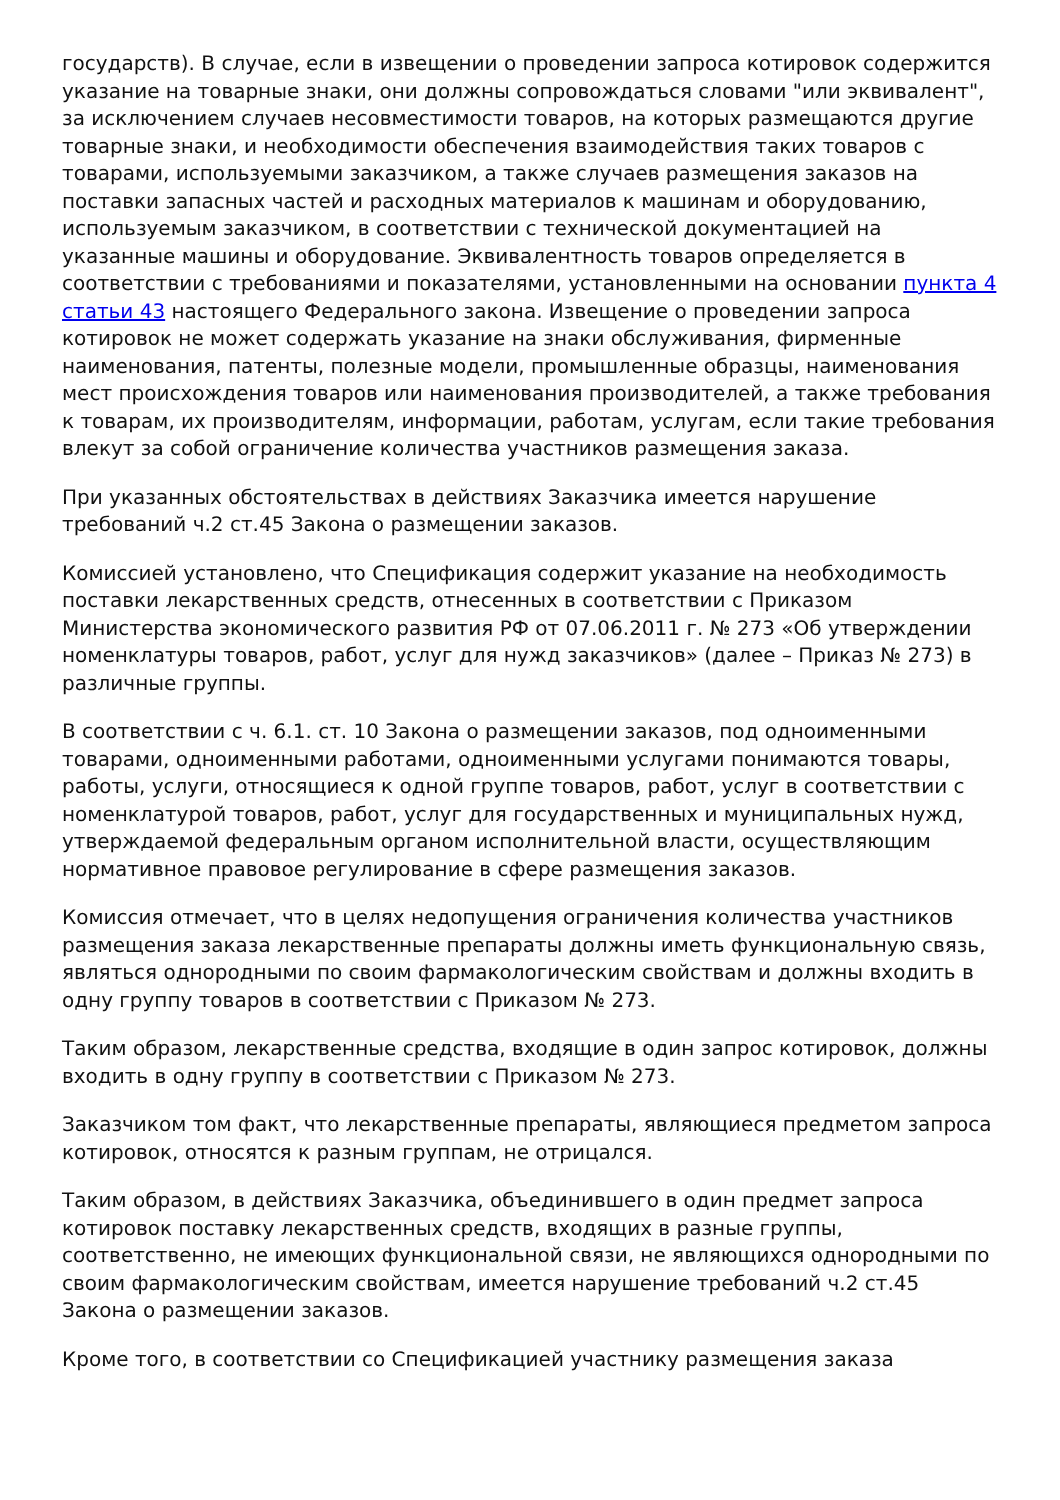государств). В случае, если в извещении о проведении запроса котировок содержится указание на товарные знаки, они должны сопровождаться словами "или эквивалент", за исключением случаев несовместимости товаров, на которых размещаются другие товарные знаки, и необходимости обеспечения взаимодействия таких товаров с товарами, используемыми заказчиком, а также случаев размещения заказов на поставки запасных частей и расходных материалов к машинам и оборудованию, используемым заказчиком, в соответствии с технической документацией на указанные машины и оборудование. Эквивалентность товаров определяется в соответствии с требованиями и показателями, установленными на основании пункта 4 статьи 43 настоящего Федерального закона. Извещение о проведении запроса котировок не может содержать указание на знаки обслуживания, фирменные наименования, патенты, полезные модели, промышленные образцы, наименования мест происхождения товаров или наименования производителей, а также требования к товарам, их производителям, информации, работам, услугам, если такие требования влекут за собой ограничение количества участников размещения заказа.
При указанных обстоятельствах в действиях Заказчика имеется нарушение требований ч.2 ст.45 Закона о размещении заказов.
Комиссией установлено, что Спецификация содержит указание на необходимость поставки лекарственных средств, отнесенных в соответствии с Приказом Министерства экономического развития РФ от 07.06.2011 г. № 273 «Об утверждении номенклатуры товаров, работ, услуг для нужд заказчиков» (далее – Приказ № 273) в различные группы.
В соответствии с ч. 6.1. ст. 10 Закона о размещении заказов, под одноименными товарами, одноименными работами, одноименными услугами понимаются товары, работы, услуги, относящиеся к одной группе товаров, работ, услуг в соответствии с номенклатурой товаров, работ, услуг для государственных и муниципальных нужд, утверждаемой федеральным органом исполнительной власти, осуществляющим нормативное правовое регулирование в сфере размещения заказов.
Комиссия отмечает, что в целях недопущения ограничения количества участников размещения заказа лекарственные препараты должны иметь функциональную связь, являться однородными по своим фармакологическим свойствам и должны входить в одну группу товаров в соответствии с Приказом № 273.
Таким образом, лекарственные средства, входящие в один запрос котировок, должны входить в одну группу в соответствии с Приказом № 273.
Заказчиком том факт, что лекарственные препараты, являющиеся предметом запроса котировок, относятся к разным группам, не отрицался.
Таким образом, в действиях Заказчика, объединившего в один предмет запроса котировок поставку лекарственных средств, входящих в разные группы, соответственно, не имеющих функциональной связи, не являющихся однородными по своим фармакологическим свойствам, имеется нарушение требований ч.2 ст.45 Закона о размещении заказов.
Кроме того, в соответствии со Спецификацией участнику размещения заказа